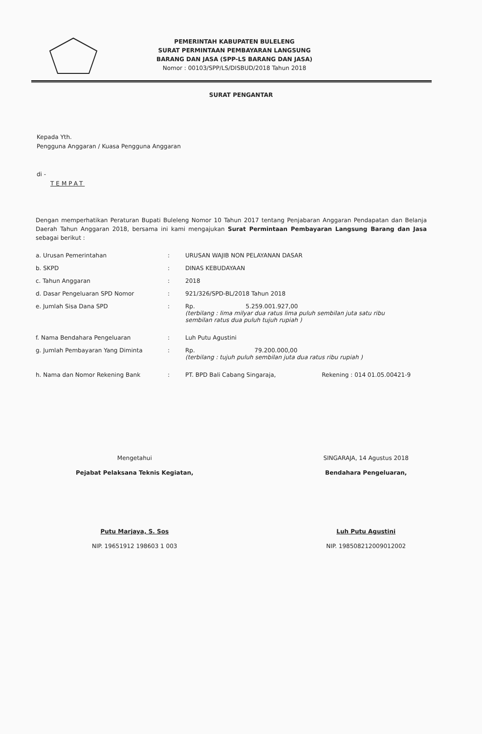PEMERINTAH KABUPATEN BULELENG
SURAT PERMINTAAN PEMBAYARAN LANGSUNG
BARANG DAN JASA (SPP-LS BARANG DAN JASA)
Nomor : 00103/SPP/LS/DISBUD/2018 Tahun 2018
SURAT PENGANTAR
Kepada Yth.
Pengguna Anggaran / Kuasa Pengguna Anggaran
di -
TEMPAT
Dengan memperhatikan Peraturan Bupati Buleleng Nomor 10 Tahun 2017 tentang Penjabaran Anggaran Pendapatan dan Belanja Daerah Tahun Anggaran 2018, bersama ini kami mengajukan Surat Permintaan Pembayaran Langsung Barang dan Jasa sebagai berikut :
| a. Urusan Pemerintahan | : | URUSAN WAJIB NON PELAYANAN DASAR |
| b. SKPD | : | DINAS KEBUDAYAAN |
| c. Tahun Anggaran | : | 2018 |
| d. Dasar Pengeluaran SPD Nomor | : | 921/326/SPD-BL/2018 Tahun 2018 |
| e. Jumlah Sisa Dana SPD | : | Rp. 5.259.001.927,00 (terbilang : lima milyar dua ratus lima puluh sembilan juta satu ribu sembilan ratus dua puluh tujuh rupiah ) |
| f. Nama Bendahara Pengeluaran | : | Luh Putu Agustini |
| g. Jumlah Pembayaran Yang Diminta | : | Rp. 79.200.000,00 (terbilang : tujuh puluh sembilan juta dua ratus ribu rupiah ) |
| h. Nama dan Nomor Rekening Bank | : | PT. BPD Bali Cabang Singaraja, Rekening : 014 01.05.00421-9 |
Mengetahui
Pejabat Pelaksana Teknis Kegiatan,
Putu Marjaya, S. Sos
NIP. 19651912 198603 1 003
SINGARAJA, 14 Agustus 2018
Bendahara Pengeluaran,
Luh Putu Agustini
NIP. 198508212009012002